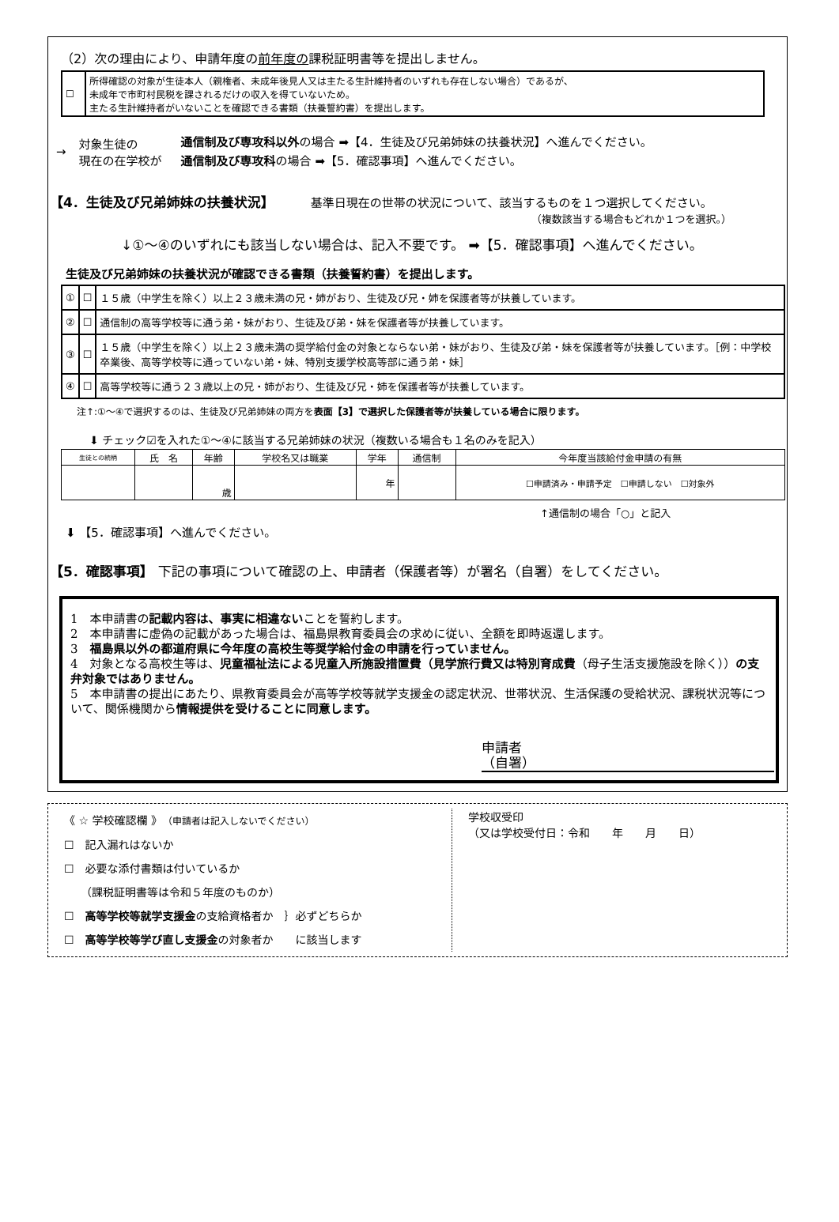（2）次の理由により、申請年度の前年度の課税証明書等を提出しません。
| ☐ | 所得確認の対象が生徒本人（親権者、未成年後見人又は主たる生計維持者のいずれも存在しない場合）であるが、 未成年で市町村民税を課されるだけの収入を得ていないため。 主たる生計維持者がいないことを確認できる書類（扶養誓約書）を提出します。 |
→ 対象生徒の
現在の在学校が 通信制及び専攻科以外の場合 ➡【4．生徒及び兄弟姉妹の扶養状況】へ進んでください。
通信制及び専攻科の場合 ➡【5．確認事項】へ進んでください。
【4．生徒及び兄弟姉妹の扶養状況】 基準日現在の世帯の状況について、該当するものを１つ選択してください。
（複数該当する場合もどれか１つを選択。）
↓①～④のいずれにも該当しない場合は、記入不要です。 ➡【5．確認事項】へ進んでください。
生徒及び兄弟姉妹の扶養状況が確認できる書類（扶養誓約書）を提出します。
| ① | ☐ | １５歳（中学生を除く）以上２３歳未満の兄・姉がおり、生徒及び兄・姉を保護者等が扶養しています。 |
| ② | ☐ | 通信制の高等学校等に通う弟・妹がおり、生徒及び弟・妹を保護者等が扶養しています。 |
| ③ | ☐ | １５歳（中学生を除く）以上２３歳未満の奨学給付金の対象とならない弟・妹がおり、生徒及び弟・妹を保護者等が扶養しています。［例：中学校卒業後、高等学校等に通っていない弟・妹、特別支援学校高等部に通う弟・妹］ |
| ④ | ☐ | 高等学校等に通う２３歳以上の兄・姉がおり、生徒及び兄・姉を保護者等が扶養しています。 |
注↑:①～④で選択するのは、生徒及び兄弟姉妹の両方を表面【3】で選択した保護者等が扶養している場合に限ります。
⬇ チェック☑を入れた①～④に該当する兄弟姉妹の状況（複数いる場合も１名のみを記入）
| 生徒との続柄 | 氏 名 | 年齢 | 学校名又は職業 | 学年 | 通信制 | 今年度当該給付金申請の有無 |
| --- | --- | --- | --- | --- | --- | --- |
| | | 歳 | | 年 | | ☐申請済み・申請予定 ☐申請しない ☐対象外 |
↑通信制の場合「○」と記入
⬇ 【5．確認事項】へ進んでください。
【5．確認事項】 下記の事項について確認の上、申請者（保護者等）が署名（自署）をしてください。
1　本申請書の記載内容は、事実に相違ないことを誓約します。
2　本申請書に虚偽の記載があった場合は、福島県教育委員会の求めに従い、全額を即時返還します。
3　福島県以外の都道府県に今年度の高校生等奨学給付金の申請を行っていません。
4　対象となる高校生等は、児童福祉法による児童入所施設措置費（見学旅行費又は特別育成費（母子生活支援施設を除く））の支弁対象ではありません。
5　本申請書の提出にあたり、県教育委員会が高等学校等就学支援金の認定状況、世帯状況、生活保護の受給状況、課税状況等について、関係機関から情報提供を受けることに同意します。
申請者
（自署）
《 ☆ 学校確認欄 》　（申請者は記入しないでください）
☐　記入漏れはないか
☐　必要な添付書類は付いているか
　　（課税証明書等は令和５年度のものか）
☐　高等学校等就学支援金の支給資格者か　｝必ずどちらか
☐　高等学校等学び直し支援金の対象者か　　に該当します
学校収受印
（又は学校受付日：令和　　年　　月　　日）